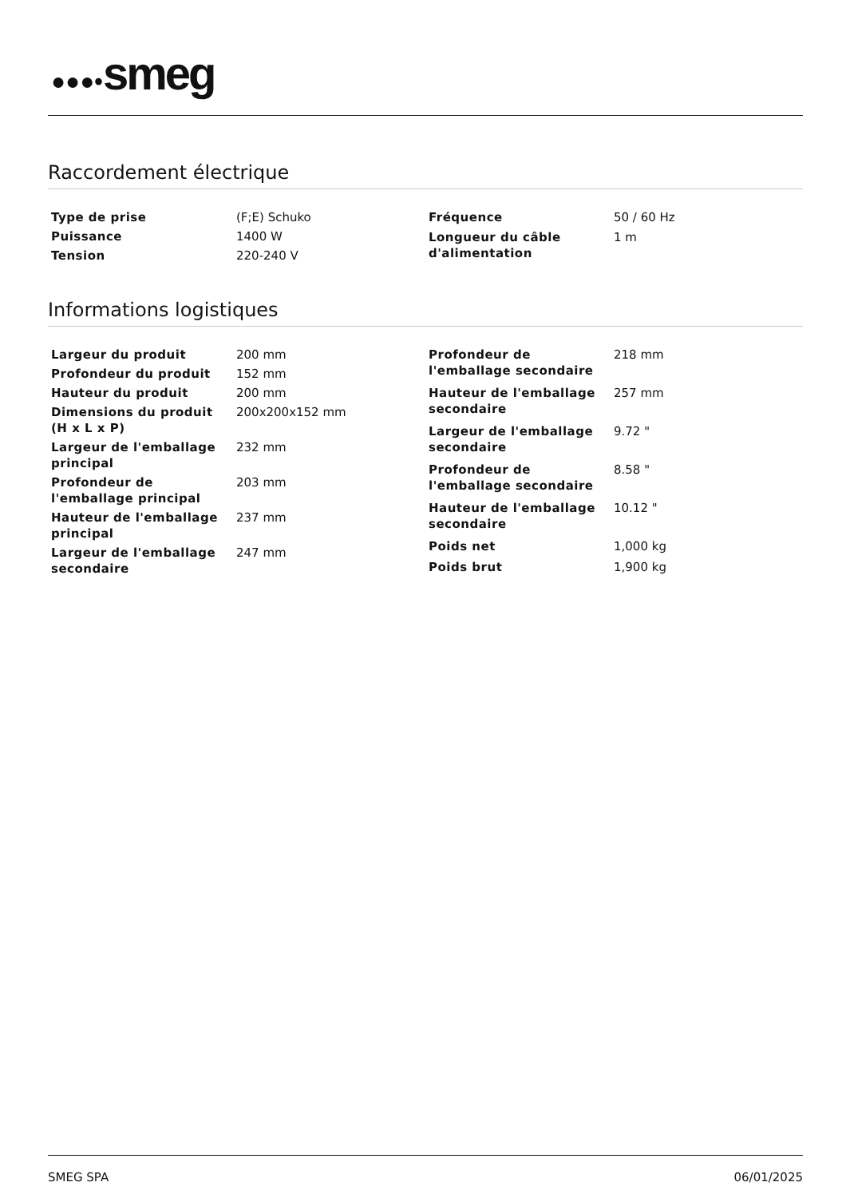●●●•smeg
Raccordement électrique
| Type de prise | (F;E) Schuko |
| Puissance | 1400 W |
| Tension | 220-240 V |
| Fréquence | 50 / 60 Hz |
| Longueur du câble d'alimentation | 1 m |
Informations logistiques
| Largeur du produit | 200 mm |
| Profondeur du produit | 152 mm |
| Hauteur du produit | 200 mm |
| Dimensions du produit (H x L x P) | 200x200x152 mm |
| Largeur de l'emballage principal | 232 mm |
| Profondeur de l'emballage principal | 203 mm |
| Hauteur de l'emballage principal | 237 mm |
| Largeur de l'emballage secondaire | 247 mm |
| Profondeur de l'emballage secondaire | 218 mm |
| Hauteur de l'emballage secondaire | 257 mm |
| Largeur de l'emballage secondaire | 9.72 " |
| Profondeur de l'emballage secondaire | 8.58 " |
| Hauteur de l'emballage secondaire | 10.12 " |
| Poids net | 1,000 kg |
| Poids brut | 1,900 kg |
SMEG SPA 06/01/2025